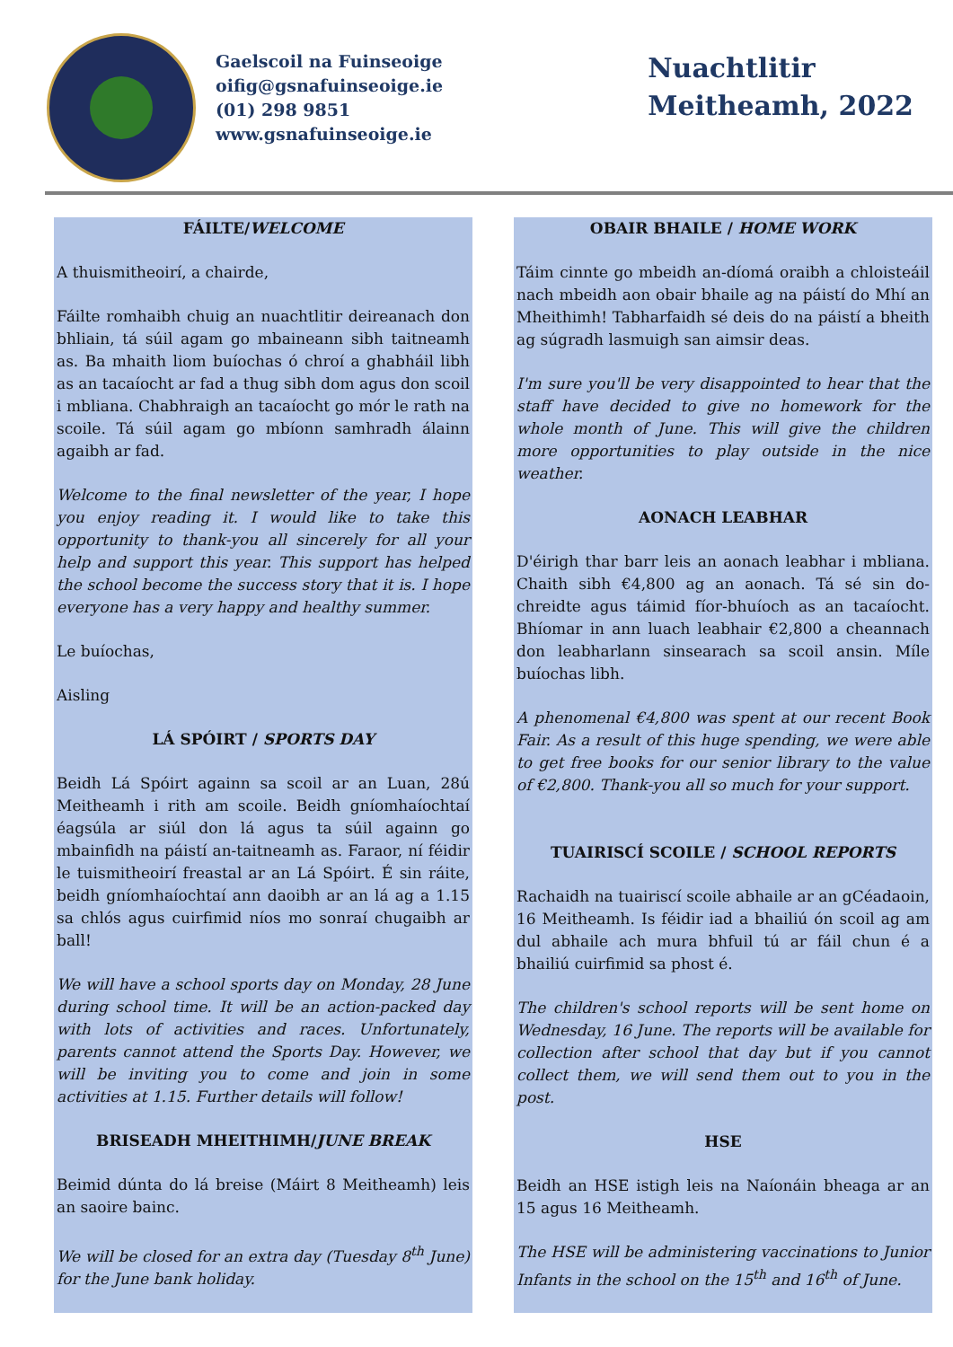Gaelscoil na Fuinseoige
oifig@gsnafuinseoige.ie
(01) 298 9851
www.gsnafuinseoige.ie
Nuachtlitir
Meitheamh, 2022
FÁILTE/WELCOME
A thuismitheoirí, a chairde,
Fáilte romhaibh chuig an nuachtlitir deireanach don bhliain, tá súil agam go mbaineann sibh taitneamh as. Ba mhaith liom buíochas ó chroí a ghabháil libh as an tacaíocht ar fad a thug sibh dom agus don scoil i mbliana. Chabhraigh an tacaíocht go mór le rath na scoile. Tá súil agam go mbíonn samhradh álainn agaibh ar fad.
Welcome to the final newsletter of the year, I hope you enjoy reading it. I would like to take this opportunity to thank-you all sincerely for all your help and support this year. This support has helped the school become the success story that it is. I hope everyone has a very happy and healthy summer.
Le buíochas,
Aisling
LÁ SPÓIRT / SPORTS DAY
Beidh Lá Spóirt againn sa scoil ar an Luan, 28ú Meitheamh i rith am scoile. Beidh gníomhaíochtaí éagsúla ar siúl don lá agus ta súil againn go mbainfidh na páistí an-taitneamh as. Faraor, ní féidir le tuismitheoirí freastal ar an Lá Spóirt. É sin ráite, beidh gníomhaíochtaí ann daoibh ar an lá ag a 1.15 sa chlós agus cuirfimid níos mo sonraí chugaibh ar ball!
We will have a school sports day on Monday, 28 June during school time. It will be an action-packed day with lots of activities and races. Unfortunately, parents cannot attend the Sports Day. However, we will be inviting you to come and join in some activities at 1.15. Further details will follow!
BRISEADH MHEITHIMH/JUNE BREAK
Beimid dúnta do lá breise (Máirt 8 Meitheamh) leis an saoire bainc.
We will be closed for an extra day (Tuesday 8<sup>th</sup> June) for the June bank holiday.
OBAIR BHAILE / HOME WORK
Táim cinnte go mbeidh an-díomá oraibh a chloisteáil nach mbeidh aon obair bhaile ag na páistí do Mhí an Mheithimh! Tabharfaidh sé deis do na páistí a bheith ag súgradh lasmuigh san aimsir deas.
I'm sure you'll be very disappointed to hear that the staff have decided to give no homework for the whole month of June. This will give the children more opportunities to play outside in the nice weather.
AONACH LEABHAR
D'éirigh thar barr leis an aonach leabhar i mbliana. Chaith sibh €4,800 ag an aonach. Tá sé sin do-chreidte agus táimid fíor-bhuíoch as an tacaíocht. Bhíomar in ann luach leabhair €2,800 a cheannach don leabharlann sinsearach sa scoil ansin. Míle buíochas libh.
A phenomenal €4,800 was spent at our recent Book Fair. As a result of this huge spending, we were able to get free books for our senior library to the value of €2,800. Thank-you all so much for your support.
TUAIRISCÍ SCOILE / SCHOOL REPORTS
Rachaidh na tuairiscí scoile abhaile ar an gCéadaoin, 16 Meitheamh. Is féidir iad a bhailiú ón scoil ag am dul abhaile ach mura bhfuil tú ar fáil chun é a bhailiú cuirfimid sa phost é.
The children's school reports will be sent home on Wednesday, 16 June. The reports will be available for collection after school that day but if you cannot collect them, we will send them out to you in the post.
HSE
Beidh an HSE istigh leis na Naíonáin bheaga ar an 15 agus 16 Meitheamh.
The HSE will be administering vaccinations to Junior Infants in the school on the 15<sup>th</sup> and 16<sup>th</sup> of June.